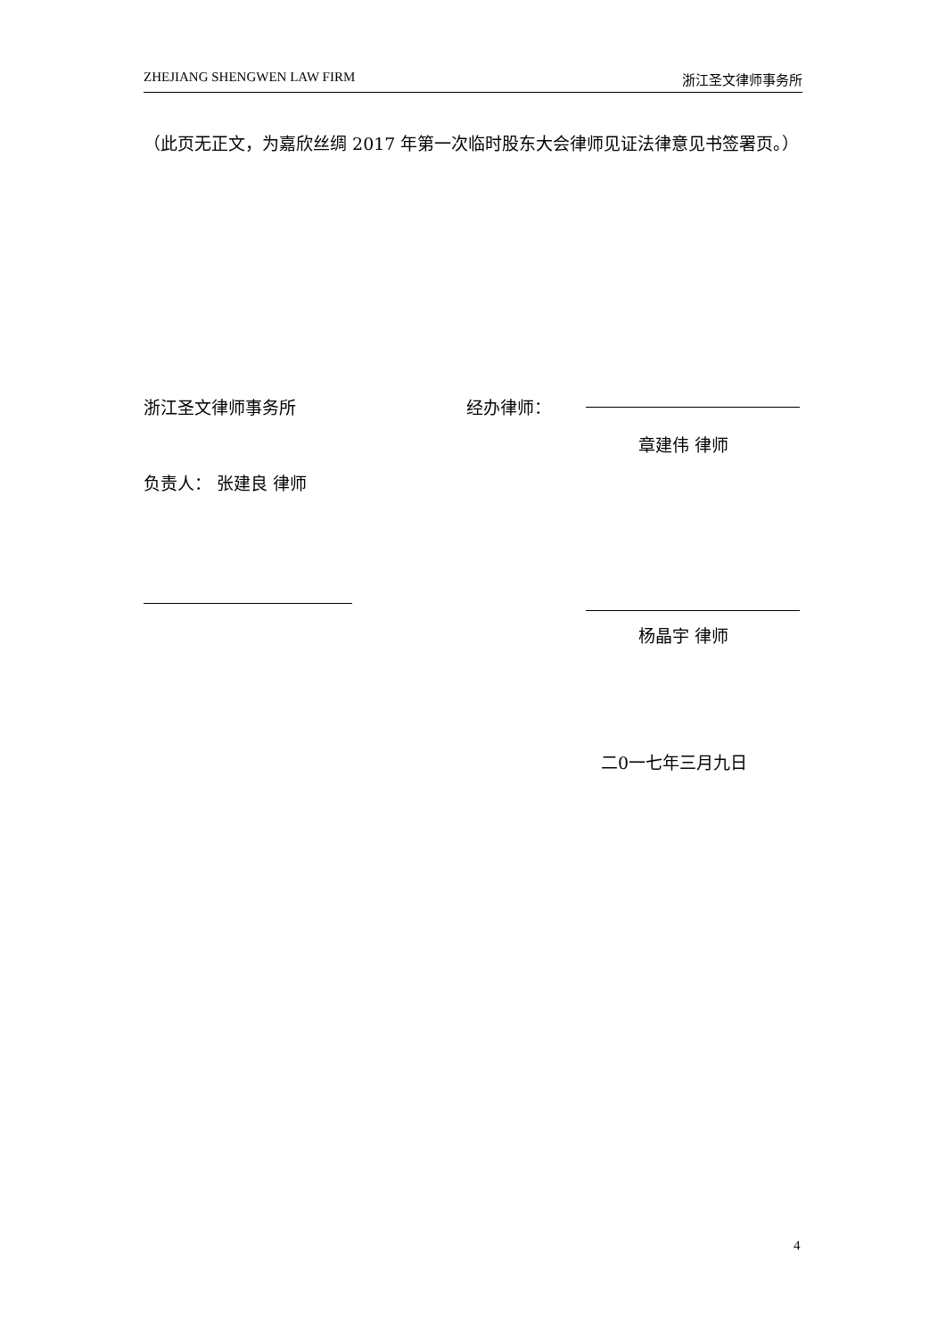ZHEJIANG SHENGWEN LAW FIRM 浙江圣文律师事务所
（此页无正文，为嘉欣丝绸 2017 年第一次临时股东大会律师见证法律意见书签署页。）
浙江圣文律师事务所 经办律师：
章建伟 律师
负责人： 张建良 律师
杨晶宇 律师
二0一七年三月九日
4